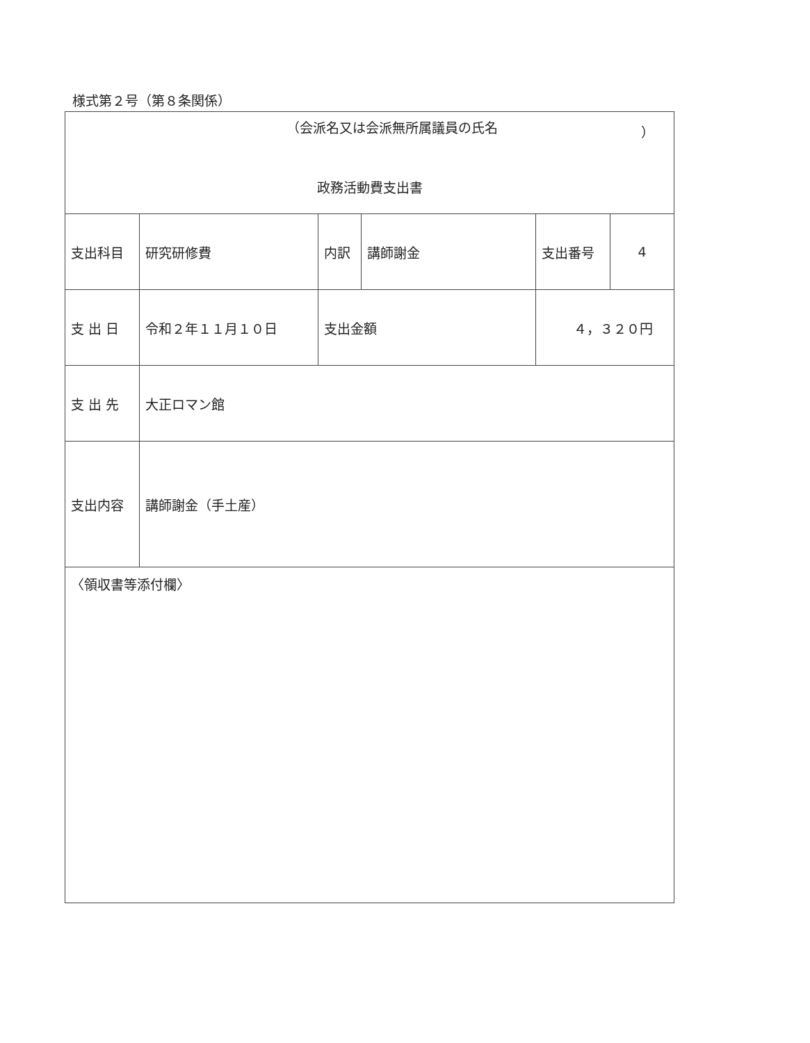様式第２号（第８条関係）
| （会派名又は会派無所属議員の氏名 ） 政務活動費支出書 | | | | | | |
| 支出科目 | 研究研修費 | 内訳 | 講師謝金 | | 支出番号 | 4 |
| 支 出 日 | 令和２年１１月１０日 | 支出金額 | | ４，３２０円 | | |
| 支 出 先 | 大正ロマン館 | | | | | |
| 支出内容 | 講師謝金（手土産） | | | | | |
| 〈領収書等添付欄〉 | | | | | | |